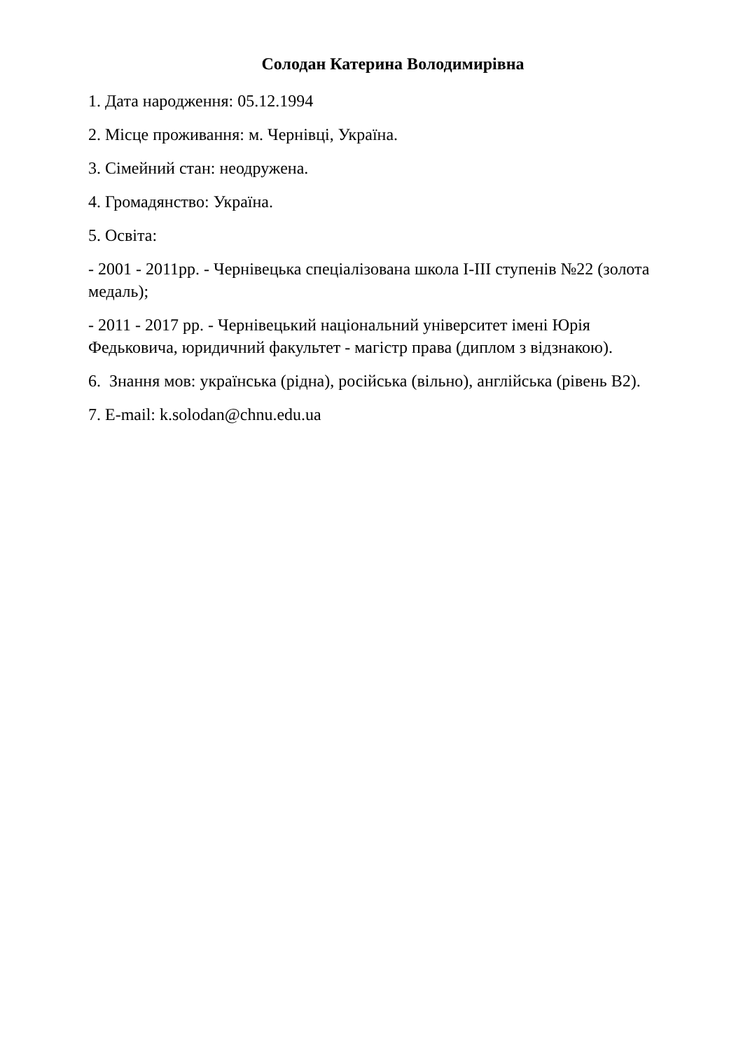Солодан Катерина Володимирівна
1. Дата народження: 05.12.1994
2. Місце проживання: м. Чернівці, Україна.
3. Сімейний стан: неодружена.
4. Громадянство: Україна.
5. Освіта:
- 2001 - 2011рр. - Чернівецька спеціалізована школа I-III ступенів №22 (золота медаль);
- 2011 - 2017 рр. - Чернівецький національний університет імені Юрія Федьковича, юридичний факультет - магістр права (диплом з відзнакою).
6. Знання мов: українська (рідна), російська (вільно), англійська (рівень B2).
7. E-mail: k.solodan@chnu.edu.ua